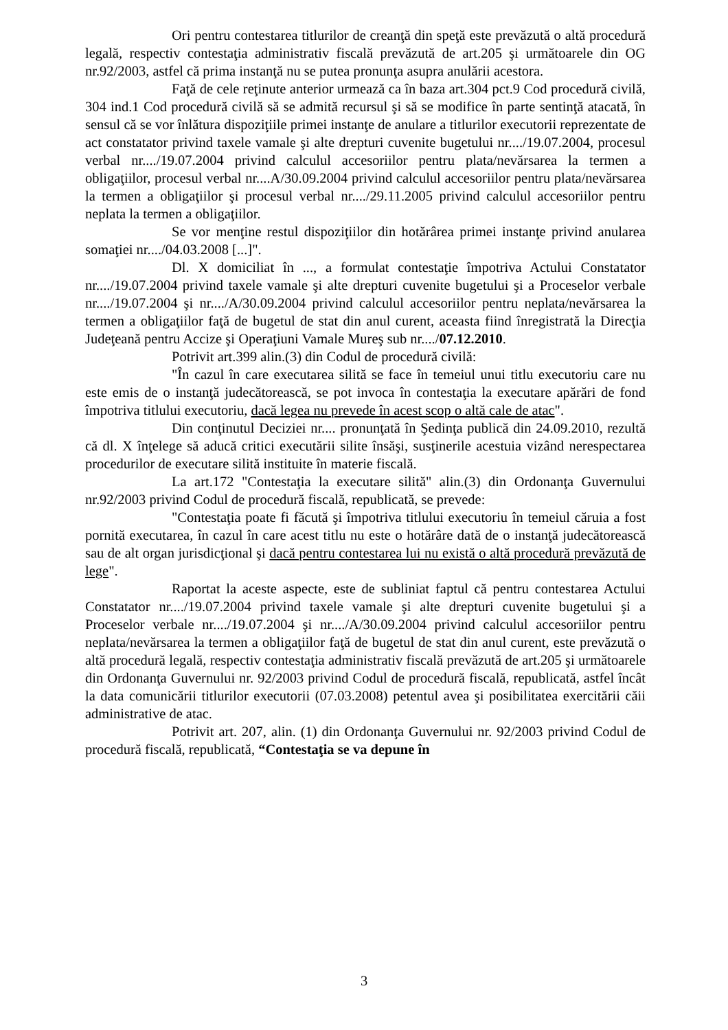Ori pentru contestarea titlurilor de creanţă din speţă este prevăzută o altă procedură legală, respectiv contestaţia administrativ fiscală prevăzută de art.205 şi următoarele din OG nr.92/2003, astfel că prima instanţă nu se putea pronunţa asupra anulării acestora.
Faţă de cele reţinute anterior urmează ca în baza art.304 pct.9 Cod procedură civilă, 304 ind.1 Cod procedură civilă să se admită recursul şi să se modifice în parte sentinţă atacată, în sensul că se vor înlătura dispoziţiile primei instanţe de anulare a titlurilor executorii reprezentate de act constatator privind taxele vamale şi alte drepturi cuvenite bugetului nr..../19.07.2004, procesul verbal nr..../19.07.2004 privind calculul accesoriilor pentru plata/nevărsarea la termen a obligaţiilor, procesul verbal nr....A/30.09.2004 privind calculul accesoriilor pentru plata/nevărsarea la termen a obligaţiilor şi procesul verbal nr..../29.11.2005 privind calculul accesoriilor pentru neplata la termen a obligaţiilor.
Se vor menţine restul dispoziţiilor din hotărârea primei instanţe privind anularea somaţiei nr..../04.03.2008 [...]".
Dl. X domiciliat în ..., a formulat contestaţie împotriva Actului Constatator nr..../19.07.2004 privind taxele vamale şi alte drepturi cuvenite bugetului şi a Proceselor verbale nr..../19.07.2004 şi nr..../A/30.09.2004 privind calculul accesoriilor pentru neplata/nevărsarea la termen a obligaţiilor faţă de bugetul de stat din anul curent, aceasta fiind înregistrată la Direcţia Judeţeană pentru Accize şi Operaţiuni Vamale Mureş sub nr..../07.12.2010.
Potrivit art.399 alin.(3) din Codul de procedură civilă:
"În cazul în care executarea silită se face în temeiul unui titlu executoriu care nu este emis de o instanţă judecătorească, se pot invoca în contestaţia la executare apărări de fond împotriva titlului executoriu, dacă legea nu prevede în acest scop o altă cale de atac".
Din conţinutul Deciziei nr.... pronunţată în Şedinţa publică din 24.09.2010, rezultă că dl. X înţelege să aducă critici executării silite însăşi, susţinerile acestuia vizând nerespectarea procedurilor de executare silită instituite în materie fiscală.
La art.172 "Contestaţia la executare silită" alin.(3) din Ordonanţa Guvernului nr.92/2003 privind Codul de procedură fiscală, republicată, se prevede:
"Contestaţia poate fi făcută şi împotriva titlului executoriu în temeiul căruia a fost pornită executarea, în cazul în care acest titlu nu este o hotărâre dată de o instanţă judecătorească sau de alt organ jurisdicţional şi dacă pentru contestarea lui nu există o altă procedură prevăzută de lege".
Raportat la aceste aspecte, este de subliniat faptul că pentru contestarea Actului Constatator nr..../19.07.2004 privind taxele vamale şi alte drepturi cuvenite bugetului şi a Proceselor verbale nr..../19.07.2004 şi nr..../A/30.09.2004 privind calculul accesoriilor pentru neplata/nevărsarea la termen a obligaţiilor faţă de bugetul de stat din anul curent, este prevăzută o altă procedură legală, respectiv contestaţia administrativ fiscală prevăzută de art.205 şi următoarele din Ordonanţa Guvernului nr. 92/2003 privind Codul de procedură fiscală, republicată, astfel încât la data comunicării titlurilor executorii (07.03.2008) petentul avea şi posibilitatea exercitării căii administrative de atac.
Potrivit art. 207, alin. (1) din Ordonanţa Guvernului nr. 92/2003 privind Codul de procedură fiscală, republicată, “Contestaţia se va depune în
3